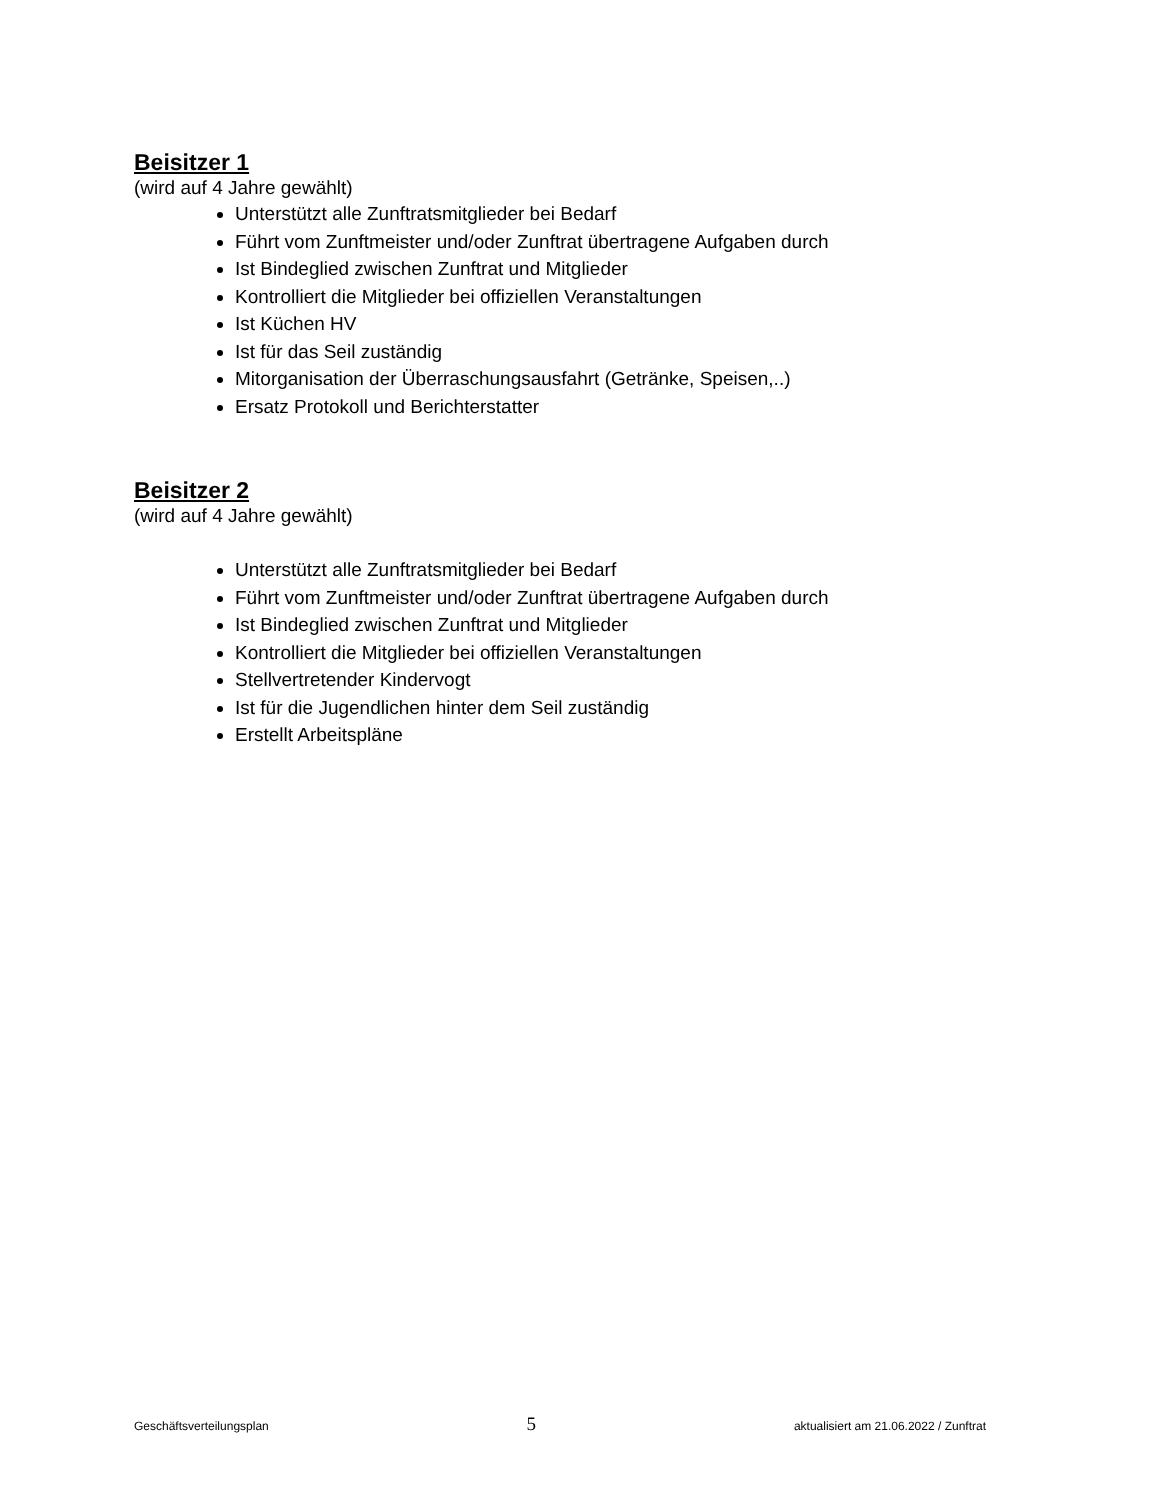Beisitzer 1
(wird auf 4 Jahre gewählt)
Unterstützt alle Zunftratsmitglieder bei Bedarf
Führt vom Zunftmeister und/oder Zunftrat übertragene Aufgaben durch
Ist Bindeglied zwischen Zunftrat und Mitglieder
Kontrolliert die Mitglieder bei offiziellen Veranstaltungen
Ist Küchen HV
Ist für das Seil zuständig
Mitorganisation der Überraschungsausfahrt (Getränke, Speisen,..)
Ersatz Protokoll und Berichterstatter
Beisitzer 2
(wird auf 4 Jahre gewählt)
Unterstützt alle Zunftratsmitglieder bei Bedarf
Führt vom Zunftmeister und/oder Zunftrat übertragene Aufgaben durch
Ist Bindeglied zwischen Zunftrat und Mitglieder
Kontrolliert die Mitglieder bei offiziellen Veranstaltungen
Stellvertretender Kindervogt
Ist für die Jugendlichen hinter dem Seil zuständig
Erstellt Arbeitspläne
Geschäftsverteilungsplan 5 aktualisiert am 21.06.2022 / Zunftrat